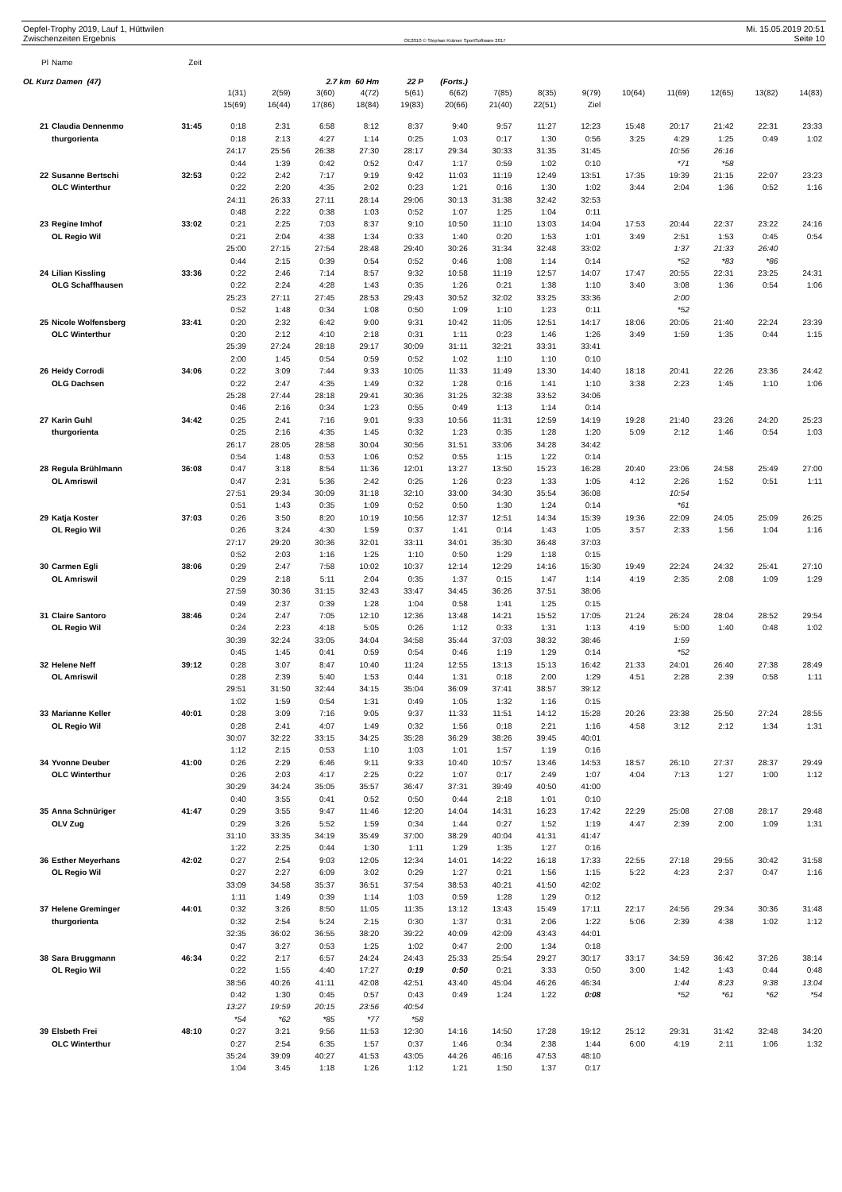Oepfel-Trophy 2019, Lauf 1, Hüttwilen Mi. 15.05.2019 20:51
Zwischenzeiten Ergebnis OE2010 © Stephan Krämer SportSoftware 2017 Seite 10
| Pl | Name | Zeit | | | | | | | | | | | | | | |
| OL Kurz Damen (47) | | | | | 2.7 km 60 Hm | | 22 P | (Forts.) | | | | | | | | |
| | | | 1(31) | 2(59) | 3(60) | 4(72) | 5(61) | 6(62) | 7(85) | 8(35) | 9(79) | 10(64) | 11(69) | 12(65) | 13(82) | 14(83) |
| | | | 15(69) | 16(44) | 17(86) | 18(84) | 19(83) | 20(66) | 21(40) | 22(51) | Ziel | | | | | |
| 21 | Claudia Dennenmo | 31:45 | 0:18 | 2:31 | 6:58 | 8:12 | 8:37 | 9:40 | 9:57 | 11:27 | 12:23 | 15:48 | 20:17 | 21:42 | 22:31 | 23:33 |
| | thurgorienta | | 0:18 | 2:13 | 4:27 | 1:14 | 0:25 | 1:03 | 0:17 | 1:30 | 0:56 | 3:25 | 4:29 | 1:25 | 0:49 | 1:02 |
| | | | 24:17 | 25:56 | 26:38 | 27:30 | 28:17 | 29:34 | 30:33 | 31:35 | 31:45 | | 10:56 | 26:16 | | |
| | | | 0:44 | 1:39 | 0:42 | 0:52 | 0:47 | 1:17 | 0:59 | 1:02 | 0:10 | | *71 | *58 | | |
| 22 | Susanne Bertschi | 32:53 | 0:22 | 2:42 | 7:17 | 9:19 | 9:42 | 11:03 | 11:19 | 12:49 | 13:51 | 17:35 | 19:39 | 21:15 | 22:07 | 23:23 |
| | OLC Winterthur | | 0:22 | 2:20 | 4:35 | 2:02 | 0:23 | 1:21 | 0:16 | 1:30 | 1:02 | 3:44 | 2:04 | 1:36 | 0:52 | 1:16 |
| | | | 24:11 | 26:33 | 27:11 | 28:14 | 29:06 | 30:13 | 31:38 | 32:42 | 32:53 | | | | | |
| | | | 0:48 | 2:22 | 0:38 | 1:03 | 0:52 | 1:07 | 1:25 | 1:04 | 0:11 | | | | | |
| 23 | Regine Imhof | 33:02 | 0:21 | 2:25 | 7:03 | 8:37 | 9:10 | 10:50 | 11:10 | 13:03 | 14:04 | 17:53 | 20:44 | 22:37 | 23:22 | 24:16 |
| | OL Regio Wil | | 0:21 | 2:04 | 4:38 | 1:34 | 0:33 | 1:40 | 0:20 | 1:53 | 1:01 | 3:49 | 2:51 | 1:53 | 0:45 | 0:54 |
| | | | 25:00 | 27:15 | 27:54 | 28:48 | 29:40 | 30:26 | 31:34 | 32:48 | 33:02 | | 1:37 | 21:33 | 26:40 | |
| | | | 0:44 | 2:15 | 0:39 | 0:54 | 0:52 | 0:46 | 1:08 | 1:14 | 0:14 | | *52 | *83 | *86 | |
| 24 | Lilian Kissling | 33:36 | 0:22 | 2:46 | 7:14 | 8:57 | 9:32 | 10:58 | 11:19 | 12:57 | 14:07 | 17:47 | 20:55 | 22:31 | 23:25 | 24:31 |
| | OLG Schaffhausen | | 0:22 | 2:24 | 4:28 | 1:43 | 0:35 | 1:26 | 0:21 | 1:38 | 1:10 | 3:40 | 3:08 | 1:36 | 0:54 | 1:06 |
| | | | 25:23 | 27:11 | 27:45 | 28:53 | 29:43 | 30:52 | 32:02 | 33:25 | 33:36 | | 2:00 | | | |
| | | | 0:52 | 1:48 | 0:34 | 1:08 | 0:50 | 1:09 | 1:10 | 1:23 | 0:11 | | *52 | | | |
| 25 | Nicole Wolfensberg | 33:41 | 0:20 | 2:32 | 6:42 | 9:00 | 9:31 | 10:42 | 11:05 | 12:51 | 14:17 | 18:06 | 20:05 | 21:40 | 22:24 | 23:39 |
| | OLC Winterthur | | 0:20 | 2:12 | 4:10 | 2:18 | 0:31 | 1:11 | 0:23 | 1:46 | 1:26 | 3:49 | 1:59 | 1:35 | 0:44 | 1:15 |
| | | | 25:39 | 27:24 | 28:18 | 29:17 | 30:09 | 31:11 | 32:21 | 33:31 | 33:41 | | | | | |
| | | | 2:00 | 1:45 | 0:54 | 0:59 | 0:52 | 1:02 | 1:10 | 1:10 | 0:10 | | | | | |
| 26 | Heidy Corrodi | 34:06 | 0:22 | 3:09 | 7:44 | 9:33 | 10:05 | 11:33 | 11:49 | 13:30 | 14:40 | 18:18 | 20:41 | 22:26 | 23:36 | 24:42 |
| | OLG Dachsen | | 0:22 | 2:47 | 4:35 | 1:49 | 0:32 | 1:28 | 0:16 | 1:41 | 1:10 | 3:38 | 2:23 | 1:45 | 1:10 | 1:06 |
| | | | 25:28 | 27:44 | 28:18 | 29:41 | 30:36 | 31:25 | 32:38 | 33:52 | 34:06 | | | | | |
| | | | 0:46 | 2:16 | 0:34 | 1:23 | 0:55 | 0:49 | 1:13 | 1:14 | 0:14 | | | | | |
| 27 | Karin Guhl | 34:42 | 0:25 | 2:41 | 7:16 | 9:01 | 9:33 | 10:56 | 11:31 | 12:59 | 14:19 | 19:28 | 21:40 | 23:26 | 24:20 | 25:23 |
| | thurgorienta | | 0:25 | 2:16 | 4:35 | 1:45 | 0:32 | 1:23 | 0:35 | 1:28 | 1:20 | 5:09 | 2:12 | 1:46 | 0:54 | 1:03 |
| | | | 26:17 | 28:05 | 28:58 | 30:04 | 30:56 | 31:51 | 33:06 | 34:28 | 34:42 | | | | | |
| | | | 0:54 | 1:48 | 0:53 | 1:06 | 0:52 | 0:55 | 1:15 | 1:22 | 0:14 | | | | | |
| 28 | Regula Brühlmann | 36:08 | 0:47 | 3:18 | 8:54 | 11:36 | 12:01 | 13:27 | 13:50 | 15:23 | 16:28 | 20:40 | 23:06 | 24:58 | 25:49 | 27:00 |
| | OL Amriswil | | 0:47 | 2:31 | 5:36 | 2:42 | 0:25 | 1:26 | 0:23 | 1:33 | 1:05 | 4:12 | 2:26 | 1:52 | 0:51 | 1:11 |
| | | | 27:51 | 29:34 | 30:09 | 31:18 | 32:10 | 33:00 | 34:30 | 35:54 | 36:08 | | 10:54 | | | |
| | | | 0:51 | 1:43 | 0:35 | 1:09 | 0:52 | 0:50 | 1:30 | 1:24 | 0:14 | | *61 | | | |
| 29 | Katja Koster | 37:03 | 0:26 | 3:50 | 8:20 | 10:19 | 10:56 | 12:37 | 12:51 | 14:34 | 15:39 | 19:36 | 22:09 | 24:05 | 25:09 | 26:25 |
| | OL Regio Wil | | 0:26 | 3:24 | 4:30 | 1:59 | 0:37 | 1:41 | 0:14 | 1:43 | 1:05 | 3:57 | 2:33 | 1:56 | 1:04 | 1:16 |
| | | | 27:17 | 29:20 | 30:36 | 32:01 | 33:11 | 34:01 | 35:30 | 36:48 | 37:03 | | | | | |
| | | | 0:52 | 2:03 | 1:16 | 1:25 | 1:10 | 0:50 | 1:29 | 1:18 | 0:15 | | | | | |
| 30 | Carmen Egli | 38:06 | 0:29 | 2:47 | 7:58 | 10:02 | 10:37 | 12:14 | 12:29 | 14:16 | 15:30 | 19:49 | 22:24 | 24:32 | 25:41 | 27:10 |
| | OL Amriswil | | 0:29 | 2:18 | 5:11 | 2:04 | 0:35 | 1:37 | 0:15 | 1:47 | 1:14 | 4:19 | 2:35 | 2:08 | 1:09 | 1:29 |
| | | | 27:59 | 30:36 | 31:15 | 32:43 | 33:47 | 34:45 | 36:26 | 37:51 | 38:06 | | | | | |
| | | | 0:49 | 2:37 | 0:39 | 1:28 | 1:04 | 0:58 | 1:41 | 1:25 | 0:15 | | | | | |
| 31 | Claire Santoro | 38:46 | 0:24 | 2:47 | 7:05 | 12:10 | 12:36 | 13:48 | 14:21 | 15:52 | 17:05 | 21:24 | 26:24 | 28:04 | 28:52 | 29:54 |
| | OL Regio Wil | | 0:24 | 2:23 | 4:18 | 5:05 | 0:26 | 1:12 | 0:33 | 1:31 | 1:13 | 4:19 | 5:00 | 1:40 | 0:48 | 1:02 |
| | | | 30:39 | 32:24 | 33:05 | 34:04 | 34:58 | 35:44 | 37:03 | 38:32 | 38:46 | | 1:59 | | | |
| | | | 0:45 | 1:45 | 0:41 | 0:59 | 0:54 | 0:46 | 1:19 | 1:29 | 0:14 | | *52 | | | |
| 32 | Helene Neff | 39:12 | 0:28 | 3:07 | 8:47 | 10:40 | 11:24 | 12:55 | 13:13 | 15:13 | 16:42 | 21:33 | 24:01 | 26:40 | 27:38 | 28:49 |
| | OL Amriswil | | 0:28 | 2:39 | 5:40 | 1:53 | 0:44 | 1:31 | 0:18 | 2:00 | 1:29 | 4:51 | 2:28 | 2:39 | 0:58 | 1:11 |
| | | | 29:51 | 31:50 | 32:44 | 34:15 | 35:04 | 36:09 | 37:41 | 38:57 | 39:12 | | | | | |
| | | | 1:02 | 1:59 | 0:54 | 1:31 | 0:49 | 1:05 | 1:32 | 1:16 | 0:15 | | | | | |
| 33 | Marianne Keller | 40:01 | 0:28 | 3:09 | 7:16 | 9:05 | 9:37 | 11:33 | 11:51 | 14:12 | 15:28 | 20:26 | 23:38 | 25:50 | 27:24 | 28:55 |
| | OL Regio Wil | | 0:28 | 2:41 | 4:07 | 1:49 | 0:32 | 1:56 | 0:18 | 2:21 | 1:16 | 4:58 | 3:12 | 2:12 | 1:34 | 1:31 |
| | | | 30:07 | 32:22 | 33:15 | 34:25 | 35:28 | 36:29 | 38:26 | 39:45 | 40:01 | | | | | |
| | | | 1:12 | 2:15 | 0:53 | 1:10 | 1:03 | 1:01 | 1:57 | 1:19 | 0:16 | | | | | |
| 34 | Yvonne Deuber | 41:00 | 0:26 | 2:29 | 6:46 | 9:11 | 9:33 | 10:40 | 10:57 | 13:46 | 14:53 | 18:57 | 26:10 | 27:37 | 28:37 | 29:49 |
| | OLC Winterthur | | 0:26 | 2:03 | 4:17 | 2:25 | 0:22 | 1:07 | 0:17 | 2:49 | 1:07 | 4:04 | 7:13 | 1:27 | 1:00 | 1:12 |
| | | | 30:29 | 34:24 | 35:05 | 35:57 | 36:47 | 37:31 | 39:49 | 40:50 | 41:00 | | | | | |
| | | | 0:40 | 3:55 | 0:41 | 0:52 | 0:50 | 0:44 | 2:18 | 1:01 | 0:10 | | | | | |
| 35 | Anna Schnüriger | 41:47 | 0:29 | 3:55 | 9:47 | 11:46 | 12:20 | 14:04 | 14:31 | 16:23 | 17:42 | 22:29 | 25:08 | 27:08 | 28:17 | 29:48 |
| | OLV Zug | | 0:29 | 3:26 | 5:52 | 1:59 | 0:34 | 1:44 | 0:27 | 1:52 | 1:19 | 4:47 | 2:39 | 2:00 | 1:09 | 1:31 |
| | | | 31:10 | 33:35 | 34:19 | 35:49 | 37:00 | 38:29 | 40:04 | 41:31 | 41:47 | | | | | |
| | | | 1:22 | 2:25 | 0:44 | 1:30 | 1:11 | 1:29 | 1:35 | 1:27 | 0:16 | | | | | |
| 36 | Esther Meyerhans | 42:02 | 0:27 | 2:54 | 9:03 | 12:05 | 12:34 | 14:01 | 14:22 | 16:18 | 17:33 | 22:55 | 27:18 | 29:55 | 30:42 | 31:58 |
| | OL Regio Wil | | 0:27 | 2:27 | 6:09 | 3:02 | 0:29 | 1:27 | 0:21 | 1:56 | 1:15 | 5:22 | 4:23 | 2:37 | 0:47 | 1:16 |
| | | | 33:09 | 34:58 | 35:37 | 36:51 | 37:54 | 38:53 | 40:21 | 41:50 | 42:02 | | | | | |
| | | | 1:11 | 1:49 | 0:39 | 1:14 | 1:03 | 0:59 | 1:28 | 1:29 | 0:12 | | | | | |
| 37 | Helene Greminger | 44:01 | 0:32 | 3:26 | 8:50 | 11:05 | 11:35 | 13:12 | 13:43 | 15:49 | 17:11 | 22:17 | 24:56 | 29:34 | 30:36 | 31:48 |
| | thurgorienta | | 0:32 | 2:54 | 5:24 | 2:15 | 0:30 | 1:37 | 0:31 | 2:06 | 1:22 | 5:06 | 2:39 | 4:38 | 1:02 | 1:12 |
| | | | 32:35 | 36:02 | 36:55 | 38:20 | 39:22 | 40:09 | 42:09 | 43:43 | 44:01 | | | | | |
| | | | 0:47 | 3:27 | 0:53 | 1:25 | 1:02 | 0:47 | 2:00 | 1:34 | 0:18 | | | | | |
| 38 | Sara Bruggmann | 46:34 | 0:22 | 2:17 | 6:57 | 24:24 | 24:43 | 25:33 | 25:54 | 29:27 | 30:17 | 33:17 | 34:59 | 36:42 | 37:26 | 38:14 |
| | OL Regio Wil | | 0:22 | 1:55 | 4:40 | 17:27 | 0:19 | 0:50 | 0:21 | 3:33 | 0:50 | 3:00 | 1:42 | 1:43 | 0:44 | 0:48 |
| | | | 38:56 | 40:26 | 41:11 | 42:08 | 42:51 | 43:40 | 45:04 | 46:26 | 46:34 | | 1:44 | 8:23 | 9:38 | 13:04 |
| | | | 0:42 | 1:30 | 0:45 | 0:57 | 0:43 | 0:49 | 1:24 | 1:22 | 0:08 | | *52 | *61 | *62 | *54 |
| | | | 13:27 | 19:59 | 20:15 | 23:56 | 40:54 | | | | | | | | | |
| | | | *54 | *62 | *85 | *77 | *58 | | | | | | | | | |
| 39 | Elsbeth Frei | 48:10 | 0:27 | 3:21 | 9:56 | 11:53 | 12:30 | 14:16 | 14:50 | 17:28 | 19:12 | 25:12 | 29:31 | 31:42 | 32:48 | 34:20 |
| | OLC Winterthur | | 0:27 | 2:54 | 6:35 | 1:57 | 0:37 | 1:46 | 0:34 | 2:38 | 1:44 | 6:00 | 4:19 | 2:11 | 1:06 | 1:32 |
| | | | 35:24 | 39:09 | 40:27 | 41:53 | 43:05 | 44:26 | 46:16 | 47:53 | 48:10 | | | | | |
| | | | 1:04 | 3:45 | 1:18 | 1:26 | 1:12 | 1:21 | 1:50 | 1:37 | 0:17 | | | | | |